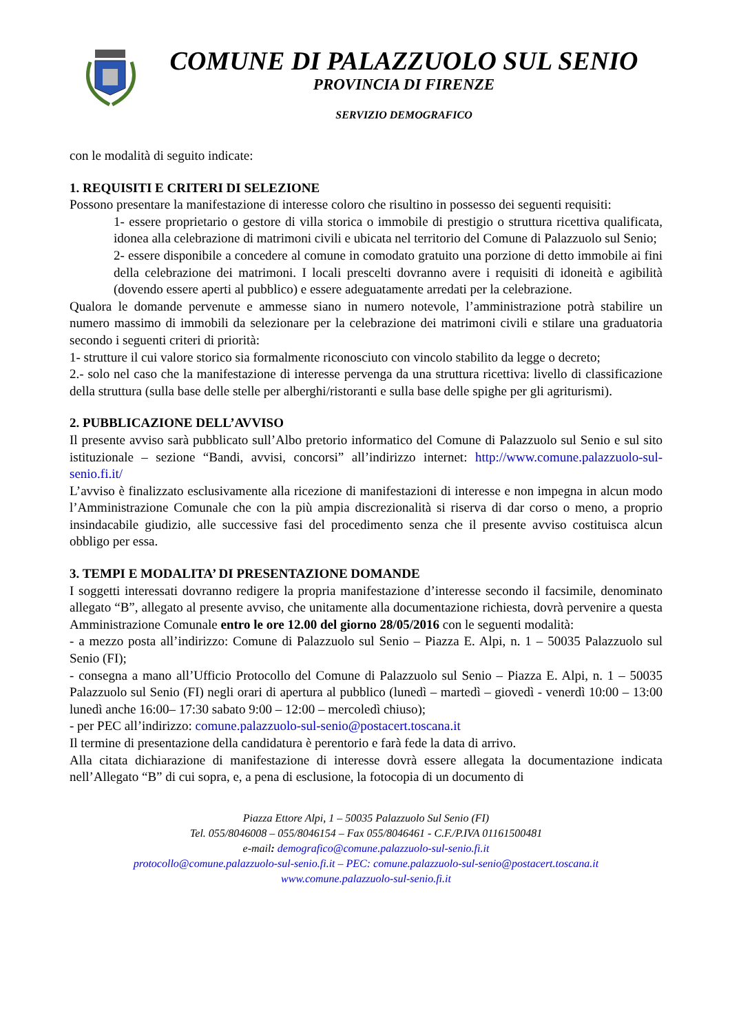COMUNE DI PALAZZUOLO SUL SENIO
PROVINCIA DI FIRENZE
SERVIZIO DEMOGRAFICO
con le modalità di seguito indicate:
1. REQUISITI E CRITERI DI SELEZIONE
Possono presentare la manifestazione di interesse coloro che risultino in possesso dei seguenti requisiti:
1- essere proprietario o gestore di villa storica o immobile di prestigio o struttura ricettiva qualificata, idonea alla celebrazione di matrimoni civili e ubicata nel territorio del Comune di Palazzuolo sul Senio;
2- essere disponibile a concedere al comune in comodato gratuito una porzione di detto immobile ai fini della celebrazione dei matrimoni. I locali prescelti dovranno avere i requisiti di idoneità e agibilità (dovendo essere aperti al pubblico) e essere adeguatamente arredati per la celebrazione.
Qualora le domande pervenute e ammesse siano in numero notevole, l’amministrazione potrà stabilire un numero massimo di immobili da selezionare per la celebrazione dei matrimoni civili e stilare una graduatoria secondo i seguenti criteri di priorità:
1- strutture il cui valore storico sia formalmente riconosciuto con vincolo stabilito da legge o decreto;
2.- solo nel caso che la manifestazione di interesse pervenga da una struttura ricettiva: livello di classificazione della struttura (sulla base delle stelle per alberghi/ristoranti e sulla base delle spighe per gli agriturismi).
2. PUBBLICAZIONE DELL’AVVISO
Il presente avviso sarà pubblicato sull’Albo pretorio informatico del Comune di Palazzuolo sul Senio e sul sito istituzionale – sezione “Bandi, avvisi, concorsi” all’indirizzo internet: http://www.comune.palazzuolo-sul-senio.fi.it/
L’avviso è finalizzato esclusivamente alla ricezione di manifestazioni di interesse e non impegna in alcun modo l’Amministrazione Comunale che con la più ampia discrezionalità si riserva di dar corso o meno, a proprio insindacabile giudizio, alle successive fasi del procedimento senza che il presente avviso costituisca alcun obbligo per essa.
3. TEMPI E MODALITA’ DI PRESENTAZIONE DOMANDE
I soggetti interessati dovranno redigere la propria manifestazione d’interesse secondo il facsimile, denominato allegato “B”, allegato al presente avviso, che unitamente alla documentazione richiesta, dovrà pervenire a questa Amministrazione Comunale entro le ore 12.00 del giorno 28/05/2016 con le seguenti modalità:
- a mezzo posta all’indirizzo: Comune di Palazzuolo sul Senio – Piazza E. Alpi, n. 1 – 50035 Palazzuolo sul Senio (FI);
- consegna a mano all’Ufficio Protocollo del Comune di Palazzuolo sul Senio – Piazza E. Alpi, n. 1 – 50035 Palazzuolo sul Senio (FI) negli orari di apertura al pubblico (lunedì – martedì – giovedì - venerdì 10:00 – 13:00 lunedì anche 16:00– 17:30 sabato 9:00 – 12:00 – mercoledì chiuso);
- per PEC all’indirizzo: comune.palazzuolo-sul-senio@postacert.toscana.it
Il termine di presentazione della candidatura è perentorio e farà fede la data di arrivo.
Alla citata dichiarazione di manifestazione di interesse dovrà essere allegata la documentazione indicata nell’Allegato “B” di cui sopra, e, a pena di esclusione, la fotocopia di un documento di
Piazza Ettore Alpi, 1 – 50035 Palazzuolo Sul Senio (FI)
Tel. 055/8046008 – 055/8046154 – Fax 055/8046461 - C.F./P.IVA 01161500481
e-mail: demografico@comune.palazzuolo-sul-senio.fi.it
protocollo@comune.palazzuolo-sul-senio.fi.it – PEC: comune.palazzuolo-sul-senio@postacert.toscana.it
www.comune.palazzuolo-sul-senio.fi.it